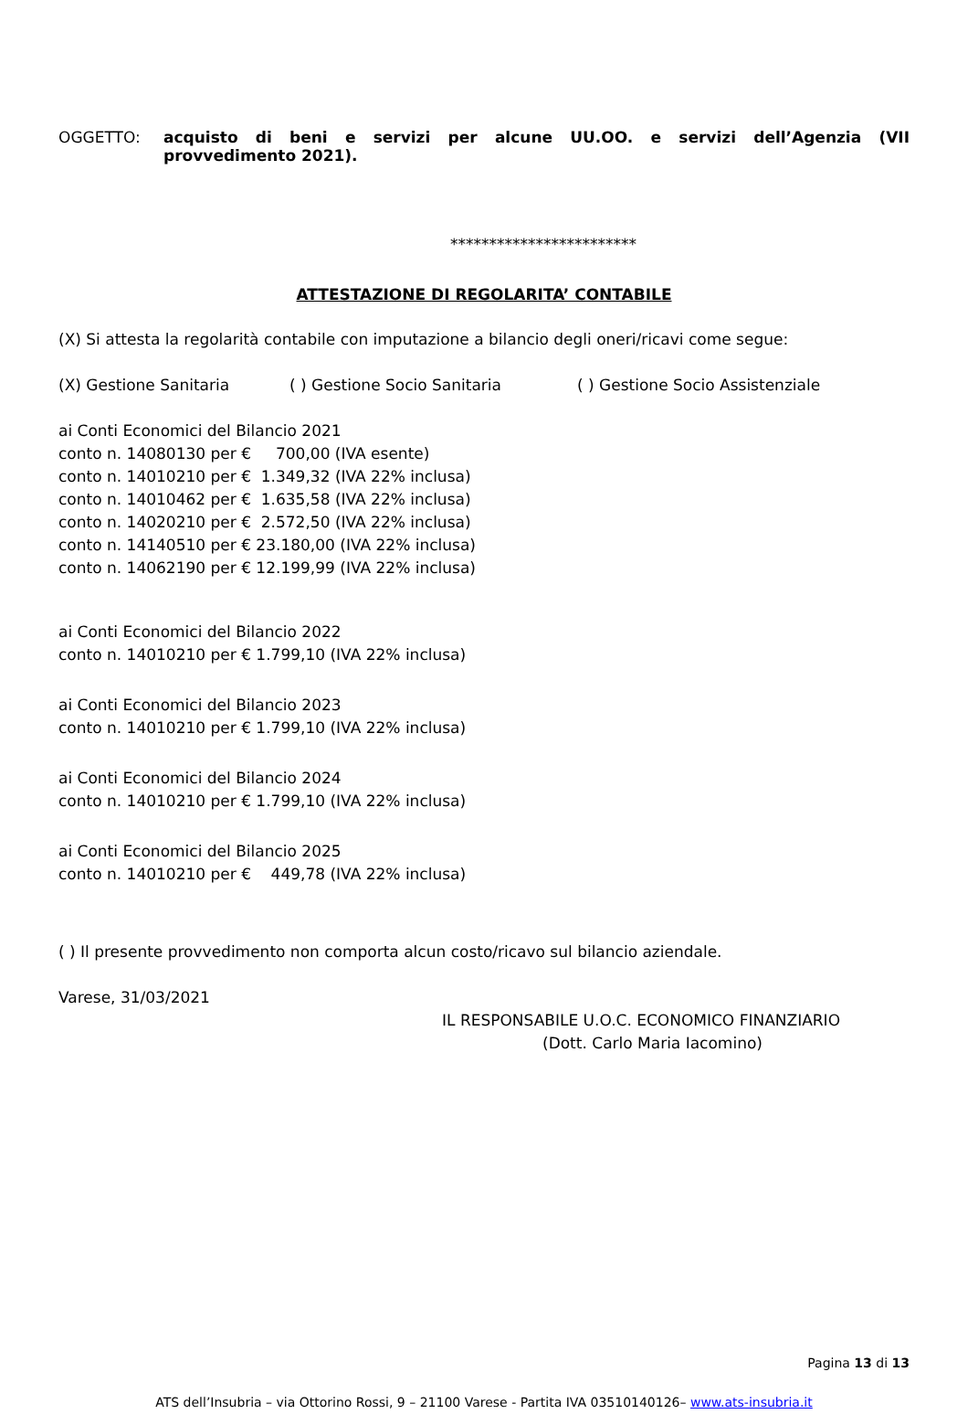OGGETTO: acquisto di beni e servizi per alcune UU.OO. e servizi dell’Agenzia (VII provvedimento 2021).
************************
ATTESTAZIONE DI REGOLARITA’ CONTABILE
(X) Si attesta la regolarità contabile con imputazione a bilancio degli oneri/ricavi come segue:
(X) Gestione Sanitaria ( ) Gestione Socio Sanitaria ( ) Gestione Socio Assistenziale
ai Conti Economici del Bilancio 2021
conto n. 14080130 per € 700,00 (IVA esente)
conto n. 14010210 per € 1.349,32 (IVA 22% inclusa)
conto n. 14010462 per € 1.635,58 (IVA 22% inclusa)
conto n. 14020210 per € 2.572,50 (IVA 22% inclusa)
conto n. 14140510 per € 23.180,00 (IVA 22% inclusa)
conto n. 14062190 per € 12.199,99 (IVA 22% inclusa)
ai Conti Economici del Bilancio 2022
conto n. 14010210 per € 1.799,10 (IVA 22% inclusa)
ai Conti Economici del Bilancio 2023
conto n. 14010210 per € 1.799,10 (IVA 22% inclusa)
ai Conti Economici del Bilancio 2024
conto n. 14010210 per € 1.799,10 (IVA 22% inclusa)
ai Conti Economici del Bilancio 2025
conto n. 14010210 per € 449,78 (IVA 22% inclusa)
( ) Il presente provvedimento non comporta alcun costo/ricavo sul bilancio aziendale.
Varese, 31/03/2021
IL RESPONSABILE U.O.C. ECONOMICO FINANZIARIO
(Dott. Carlo Maria Iacomino)
Pagina 13 di 13
ATS dell’Insubria – via Ottorino Rossi, 9 – 21100 Varese - Partita IVA 03510140126– www.ats-insubria.it